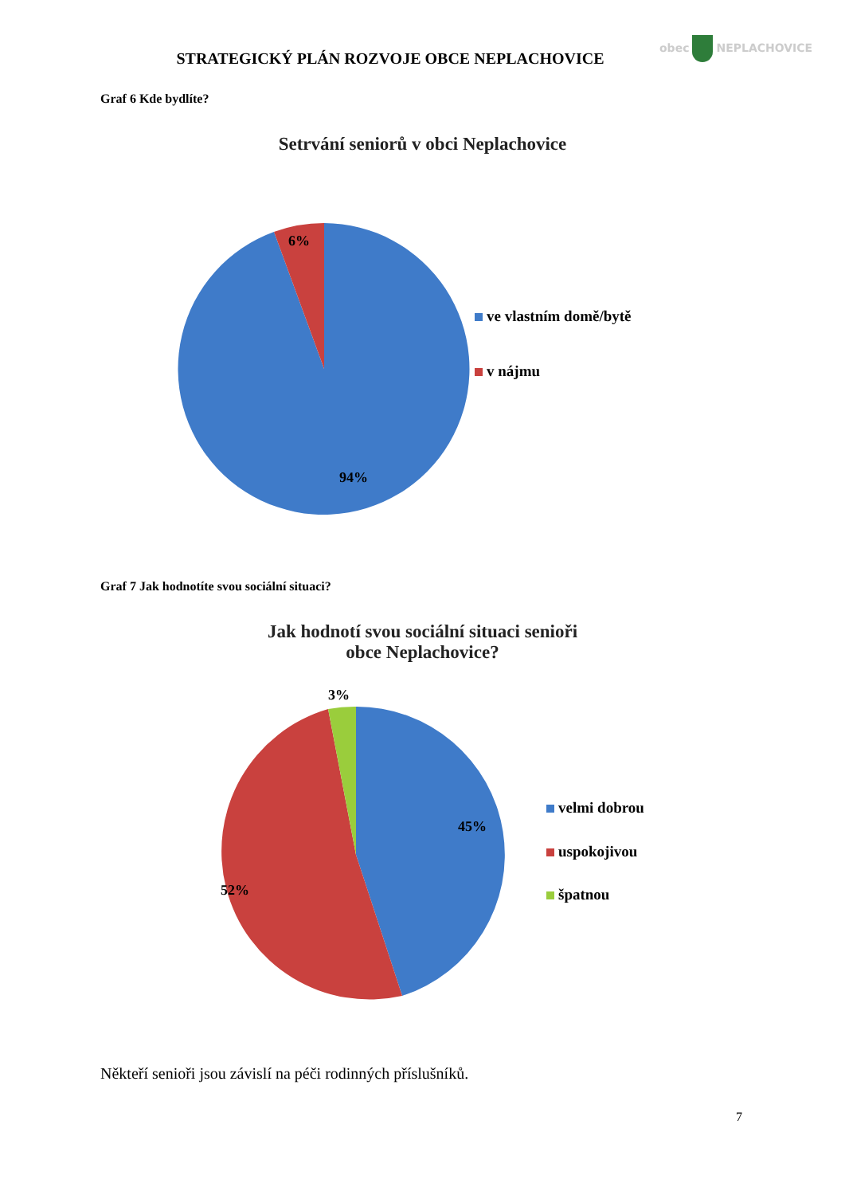obec NEPLACHOVICE
STRATEGICKÝ PLÁN ROZVOJE OBCE NEPLACHOVICE
Graf 6 Kde bydlíte?
Setrvání seniorů v obci Neplachovice
6%
94%
ve vlastním domě/bytě
v nájmu
Graf 7 Jak hodnotíte svou sociální situaci?
Jak hodnotí svou sociální situaci senioři
obce Neplachovice?
3%
45%
52%
velmi dobrou
uspokojivou
špatnou
Někteří senioři jsou závislí na péči rodinných příslušníků.
7